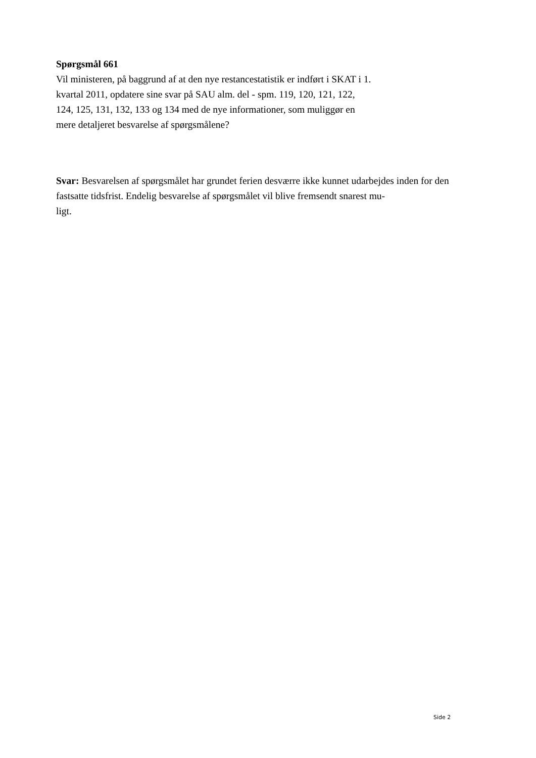Spørgsmål 661
Vil ministeren, på baggrund af at den nye restancestatistik er indført i SKAT i 1.
kvartal 2011, opdatere sine svar på SAU alm. del - spm. 119, 120, 121, 122,
124, 125, 131, 132, 133 og 134 med de nye informationer, som muliggør en
mere detaljeret besvarelse af spørgsmålene?
Svar: Besvarelsen af spørgsmålet har grundet ferien desværre ikke kunnet udarbejdes inden for den fastsatte tidsfrist. Endelig besvarelse af spørgsmålet vil blive fremsendt snarest mu-
ligt.
Side 2